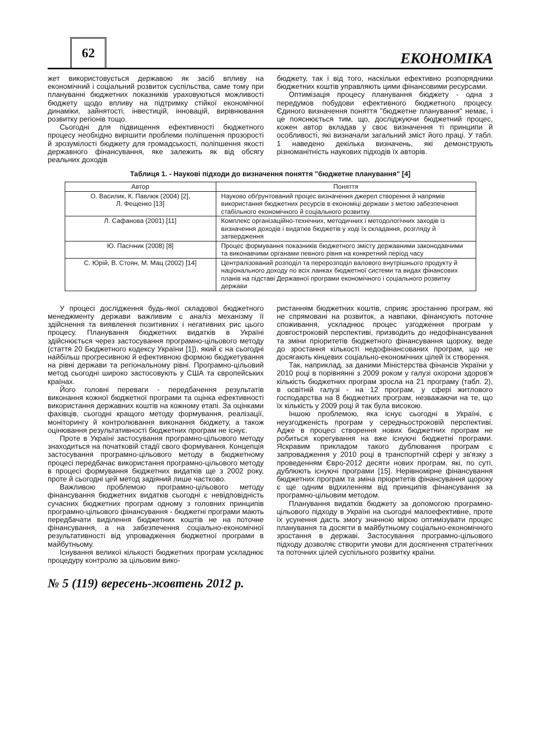62
ЕКОНОМІКА
жет використовується державою як засіб впливу на економічний і соціальний розвиток суспільства, саме тому при плануванні бюджетних показників ураховуються можливості бюджету щодо впливу на підтримку стійкої економічної динаміки, зайнятості, інвестицій, інновацій, вирівнювання розвитку регіонів тощо.
Сьогодні для підвищення ефективності бюджетного процесу необхідно вирішити проблеми поліпшення прозорості й зрозумілості бюджету для громадськості, поліпшення якості державного фінансування, яке залежить як від обсягу реальних доходів
бюджету, так і від того, наскільки ефективно розпорядники бюджетних коштів управляють цими фінансовими ресурсами.
Оптимізація процесу планування бюджету - одна з передумов побудови ефективного бюджетного процесу. Єдиного визначення поняття "бюджетне планування" немає, і це пояснюється тим, що, досліджуючи бюджетний процес, кожен автор вкладав у своє визначення ті принципи й особливості, які визначали загальний зміст його праці. У табл. 1 наведено декілька визначень, які демонструють різноманітність наукових підходів їх авторів.
Таблиця 1. - Наукові підходи до визначення поняття "бюджетне планування" [4]
| Автор | Поняття |
| --- | --- |
| О. Василик, К. Павлюк (2004) [2], Л. Фещенко [13] | Науково обґрунтований процес визначення джерел створення й напрямів використання бюджетних ресурсів в економіці держави з метою забезпечення стабільного економічного й соціального розвитку |
| Л. Сафанова (2001) [11] | Комплекс організаційно-технічних, методичних і методологічних заходів із визначення доходів і видатків бюджетів у ході їх складання, розгляду й затвердження |
| Ю. Пасічник (2008) [8] | Процес формування показників бюджетного змісту державними законодавчими та виконавчими органами певного рівня на конкретний період часу |
| С. Юрій, В. Стоян, М. Мац (2002) [14] | Централізований розподіл та перерозподіл валового внутрішнього продукту й національного доходу по всіх ланках бюджетної системи та видах фінансових планів на підставі Державної програми економічного і соціального розвитку держави |
У процесі дослідження будь-якої складової бюджетного менеджменту держави важливим є аналіз механізму її здійснення та виявлення позитивних і негативних рис цього процесу. Планування бюджетних видатків в Україні здійснюється через застосування програмно-цільового методу (стаття 20 Бюджетного кодексу України [1]), який є на сьогодні найбільш прогресивною й ефективною формою бюджетування на рівні держави та регіональному рівні. Програмно-цільовий метод сьогодні широко застосовують у США та європейських країнах.
Його головні переваги - передбачення результатів виконання кожної бюджетної програми та оцінка ефективності використання державних коштів на кожному етапі. За оцінками фахівців, сьогодні кращого методу формування, реалізації, моніторингу й контролювання виконання бюджету, а також оцінювання результативності бюджетних програм не існує.
Проте в Україні застосування програмно-цільового методу знаходиться на початковій стадії свого формування. Концепція застосування програмно-цільового методу в бюджетному процесі передбачає використання програмно-цільового методу в процесі формування бюджетних видатків ще з 2002 року, проте й сьогодні цей метод задіяний лише частково.
Важливою проблемою програмно-цільового методу фінансування бюджетних видатків сьогодні є невідповідність сучасних бюджетних програм одному з головних принципів програмно-цільового фінансування - бюджетні програми мають передбачати виділення бюджетних коштів не на поточне фінансування, а на забезпечення соціально-економічної результативності від упровадження бюджетної програми в майбутньому.
Існування великої кількості бюджетних програм ускладнює процедуру контролю за цільовим вико-
ристанням бюджетних коштів, сприяє зростанню програм, які не спрямовані на розвиток, а навпаки, фінансують поточне споживання, ускладнює процес узгодження програм у довгостроковій перспективі, призводить до недофінансування та зміни пріоритетів бюджетного фінансування щороку, веде до зростання кількості недофінансованих програм, що не досягають кінцевих соціально-економічних цілей їх створення.
Так, наприклад, за даними Міністерства фінансів України у 2010 році в порівнянні з 2009 роком у галузі охорони здоров'я кількість бюджетних програм зросла на 21 програму (табл. 2), в освітній галузі - на 12 програм, у сфері житлового господарства на 8 бюджетних програм, незважаючи на те, що їх кількість у 2009 році й так була високою.
Іншою проблемою, яка існує сьогодні в Україні, є неузгодженість програм у середньостроковій перспективі. Адже в процесі створення нових бюджетних програм не робиться корегування на вже існуючі бюджетні програми. Яскравим прикладом такого дублювання програм є запровадження у 2010 році в транспортній сфері у зв'язку з проведенням Євро-2012 десяти нових програм, які, по суті, дублюють існуючі програми [15]. Нерівномірне фінансування бюджетних програм та зміна пріоритетів фінансування щороку є ще одним відхиленням від принципів фінансування за програмно-цільовим методом.
Планування видатків бюджету за допомогою програмно-цільового підходу в Україні на сьогодні малоефективне, проте їх усунення дасть змогу значною мірою оптимізувати процес планування та досягти в майбутньому соціально-економічного зростання в державі. Застосування програмно-цільового підходу дозволяє створити умови для досягнення стратегічних та поточних цілей суспільного розвитку країни.
№ 5 (119) вересень-жовтень 2012 р.